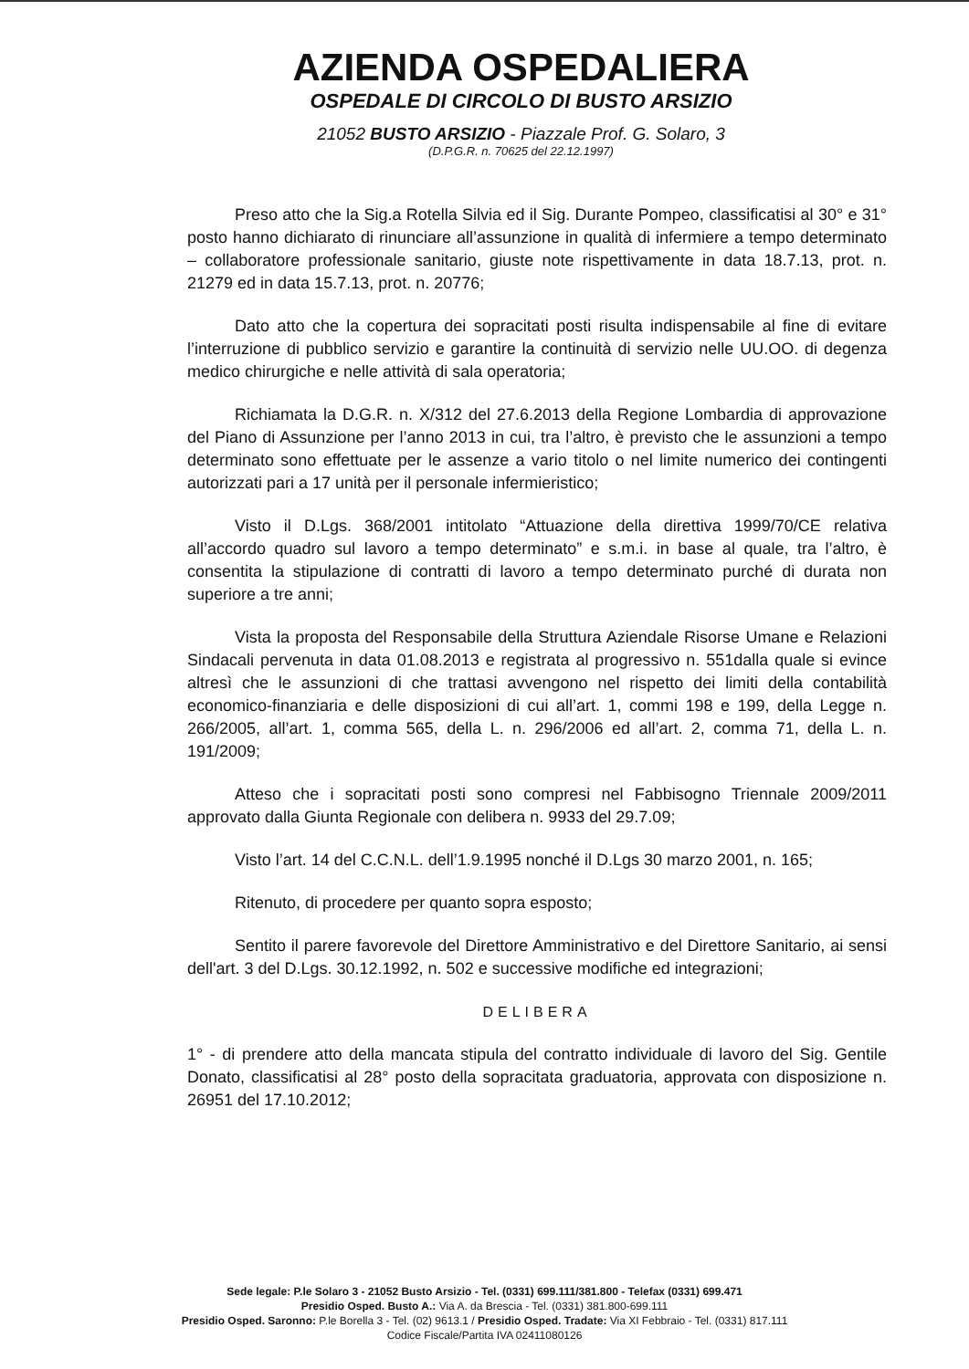AZIENDA OSPEDALIERA
OSPEDALE DI CIRCOLO DI BUSTO ARSIZIO
21052 BUSTO ARSIZIO - Piazzale Prof. G. Solaro, 3
(D.P.G.R. n. 70625 del 22.12.1997)
Preso atto che la Sig.a Rotella Silvia ed il Sig. Durante Pompeo, classificatisi al 30° e 31° posto hanno dichiarato di rinunciare all’assunzione in qualità di infermiere a tempo determinato – collaboratore professionale sanitario, giuste note rispettivamente in data 18.7.13, prot. n. 21279 ed in data 15.7.13, prot. n. 20776;
Dato atto che la copertura dei sopracitati posti risulta indispensabile al fine di evitare l’interruzione di pubblico servizio e garantire la continuità di servizio nelle UU.OO. di degenza medico chirurgiche e nelle attività di sala operatoria;
Richiamata la D.G.R. n. X/312 del 27.6.2013 della Regione Lombardia di approvazione del Piano di Assunzione per l’anno 2013 in cui, tra l’altro, è previsto che le assunzioni a tempo determinato sono effettuate per le assenze a vario titolo o nel limite numerico dei contingenti autorizzati pari a 17 unità per il personale infermieristico;
Visto il D.Lgs. 368/2001 intitolato “Attuazione della direttiva 1999/70/CE relativa all’accordo quadro sul lavoro a tempo determinato” e s.m.i. in base al quale, tra l’altro, è consentita la stipulazione di contratti di lavoro a tempo determinato purché di durata non superiore a tre anni;
Vista la proposta del Responsabile della Struttura Aziendale Risorse Umane e Relazioni Sindacali pervenuta in data 01.08.2013 e registrata al progressivo n. 551dalla quale si evince altresì che le assunzioni di che trattasi avvengono nel rispetto dei limiti della contabilità economico-finanziaria e delle disposizioni di cui all’art. 1, commi 198 e 199, della Legge n. 266/2005, all’art. 1, comma 565, della L. n. 296/2006 ed all’art. 2, comma 71, della L. n. 191/2009;
Atteso che i sopracitati posti sono compresi nel Fabbisogno Triennale 2009/2011 approvato dalla Giunta Regionale con delibera n. 9933 del 29.7.09;
Visto l’art. 14 del C.C.N.L. dell’1.9.1995 nonché il D.Lgs 30 marzo 2001, n. 165;
Ritenuto, di procedere per quanto sopra esposto;
Sentito il parere favorevole del Direttore Amministrativo e del Direttore Sanitario, ai sensi dell'art. 3 del D.Lgs. 30.12.1992, n. 502 e successive modifiche ed integrazioni;
DELIBERA
1° - di prendere atto della mancata stipula del contratto individuale di lavoro del Sig. Gentile Donato, classificatisi al 28° posto della sopracitata graduatoria, approvata con disposizione n. 26951 del 17.10.2012;
Sede legale: P.le Solaro 3 - 21052 Busto Arsizio - Tel. (0331) 699.111/381.800 - Telefax (0331) 699.471
Presidio Osped. Busto A.: Via A. da Brescia - Tel. (0331) 381.800-699.111
Presidio Osped. Saronno: P.le Borella 3 - Tel. (02) 9613.1 / Presidio Osped. Tradate: Via XI Febbraio - Tel. (0331) 817.111
Codice Fiscale/Partita IVA 02411080126